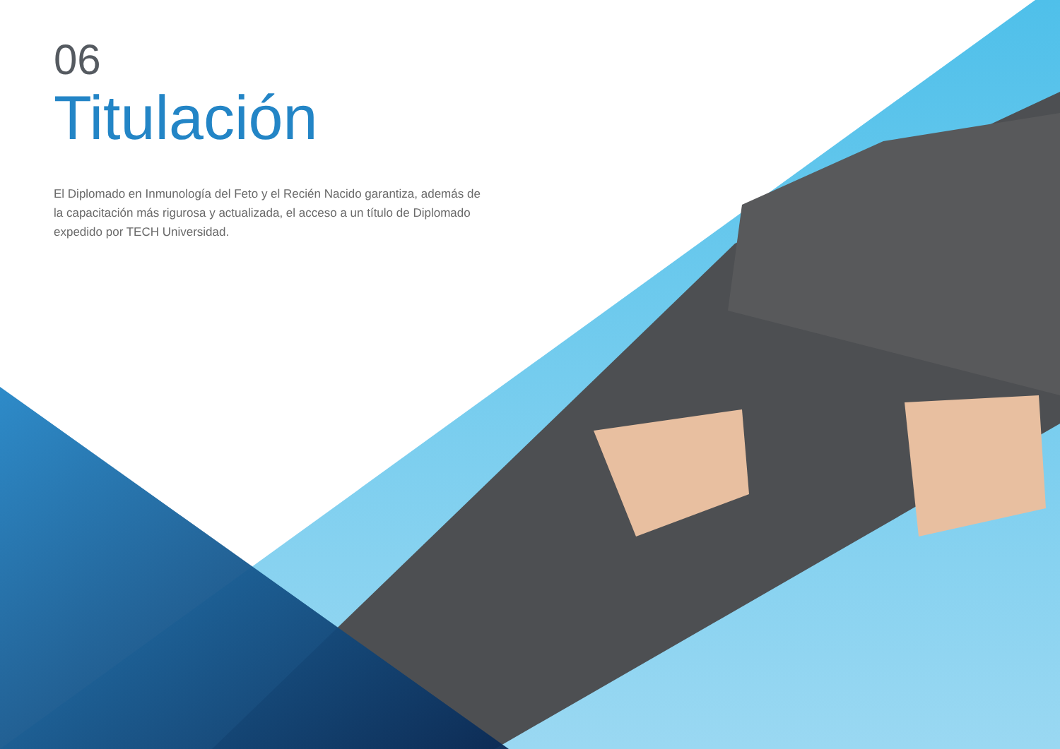06
Titulación
El Diplomado en Inmunología del Feto y el Recién Nacido garantiza, además de la capacitación más rigurosa y actualizada, el acceso a un título de Diplomado expedido por TECH Universidad.